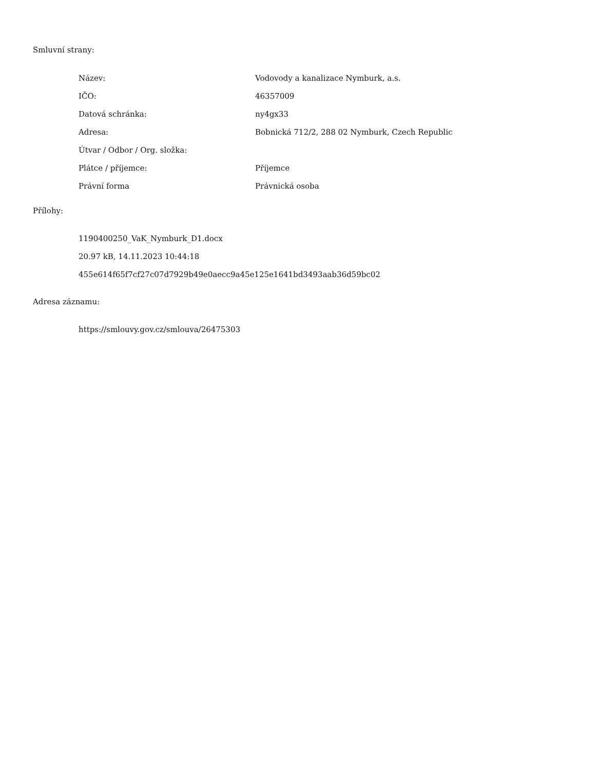Smluvní strany:
| Název: | Vodovody a kanalizace Nymburk, a.s. |
| IČO: | 46357009 |
| Datová schránka: | ny4gx33 |
| Adresa: | Bobnická 712/2, 288 02 Nymburk, Czech Republic |
| Útvar / Odbor / Org. složka: | |
| Plátce / příjemce: | Příjemce |
| Právní forma | Právnická osoba |
Přílohy:
1190400250_VaK_Nymburk_D1.docx
20.97 kB, 14.11.2023 10:44:18
455e614f65f7cf27c07d7929b49e0aecc9a45e125e1641bd3493aab36d59bc02
Adresa záznamu:
https://smlouvy.gov.cz/smlouva/26475303